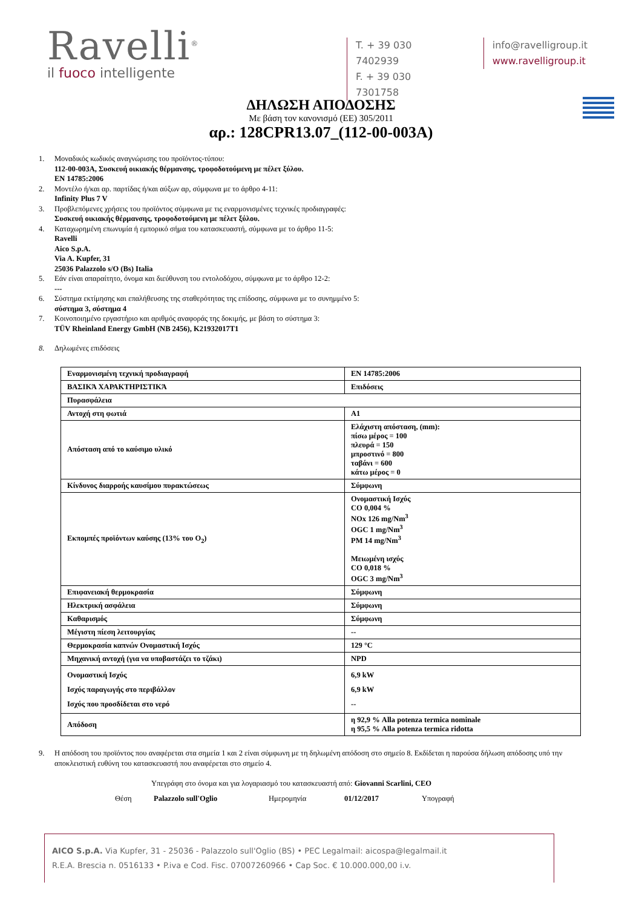Ravelli<sup>®</sup>
il fuoco intelligente
T. + 39 030 7402939
F. + 39 030 7301758
info@ravelligroup.it
www.ravelligroup.it
ΔΗΛΩΣΗ ΑΠΟΔΟΣΗΣ
Με βάση τον κανονισμό (ΕΕ) 305/2011
αρ.: 128CPR13.07_(112-00-003A)
1. Μοναδικός κωδικός αναγνώρισης του προϊόντος-τύπου:
112-00-003A, Συσκευή οικιακής θέρμανσης, τροφοδοτούμενη με πέλετ ξύλου.
EN 14785:2006
2. Μοντέλο ή/και αρ. παρτίδας ή/και αύξων αρ, σύμφωνα με το άρθρο 4-11:
Infinity Plus 7 V
3. Προβλεπόμενες χρήσεις του προϊόντος σύμφωνα με τις εναρμονισμένες τεχνικές προδιαγραφές:
Συσκευή οικιακής θέρμανσης, τροφοδοτούμενη με πέλετ ξύλου.
4. Καταχωρημένη επωνυμία ή εμπορικό σήμα του κατασκευαστή, σύμφωνα με το άρθρο 11-5:
Ravelli
Aico S.p.A.
Via A. Kupfer, 31
25036 Palazzolo s/O (Bs) Italia
5. Εάν είναι απαραίτητο, όνομα και διεύθυνση του εντολοδόχου, σύμφωνα με το άρθρο 12-2:
---
6. Σύστημα εκτίμησης και επαλήθευσης της σταθερότητας της επίδοσης, σύμφωνα με το συνημμένο 5:
σύστημα 3, σύστημα 4
7. Κοινοποιημένο εργαστήριο και αριθμός αναφοράς της δοκιμής, με βάση το σύστημα 3:
TÜV Rheinland Energy GmbH (NB 2456), K21932017T1
8. Δηλωμένες επιδόσεις
| Εναρμονισμένη τεχνική προδιαγραφή | EN 14785:2006 |
| ΒΑΣΙΚΆ ΧΑΡΑΚΤΗΡΙΣΤΙΚΆ | Επιδόσεις |
| Πυρασφάλεια | |
| Αντοχή στη φωτιά | A1 |
| Απόσταση από το καύσιμο υλικό | Ελάχιστη απόσταση, (mm): πίσω μέρος = 100 πλευρά = 150 μπροστινό = 800 ταβάνι = 600 κάτω μέρος = 0 |
| Κίνδυνος διαρροής καυσίμου πυρακτώσεως | Σύμφωνη |
| Εκπομπές προϊόντων καύσης (13% του O<sub>2</sub>) | Ονομαστική Ισχύς CO 0,004 % NOx 126 mg/Nm<sup>3</sup> OGC 1 mg/Nm<sup>3</sup> PM 14 mg/Nm<sup>3</sup> Μειωμένη ισχύς CO 0,018 % OGC 3 mg/Nm<sup>3</sup> |
| Επιφανειακή θερμοκρασία | Σύμφωνη |
| Ηλεκτρική ασφάλεια | Σύμφωνη |
| Καθαρισμός | Σύμφωνη |
| Μέγιστη πίεση λειτουργίας | -- |
| Θερμοκρασία καπνών Ονομαστική Ισχύς | 129 °C |
| Μηχανική αντοχή (για να υποβαστάζει το τζάκι) | NPD |
| Ονομαστική Ισχύς Ισχύς παραγωγής στο περιβάλλον Ισχύς που προσδίδεται στο νερό | 6,9 kW 6,9 kW -- |
| Απόδοση | η 92,9 % Alla potenza termica nominale η 95,5 % Alla potenza termica ridotta |
9. Η απόδοση του προϊόντος που αναφέρεται στα σημεία 1 και 2 είναι σύμφωνη με τη δηλωμένη απόδοση στο σημείο 8. Εκδίδεται η παρούσα δήλωση απόδοσης υπό την αποκλειστική ευθύνη του κατασκευαστή που αναφέρεται στο σημείο 4.
Υπεγράφη στο όνομα και για λογαριασμό του κατασκευαστή από: Giovanni Scarlini, CEO
Θέση Palazzolo sull'Oglio Ημερομηνία 01/12/2017 Υπογραφή
AICO S.p.A. Via Kupfer, 31 - 25036 - Palazzolo sull'Oglio (BS) • PEC Legalmail: aicospa@legalmail.it
R.E.A. Brescia n. 0516133 • P.iva e Cod. Fisc. 07007260966 • Cap Soc. € 10.000.000,00 i.v.